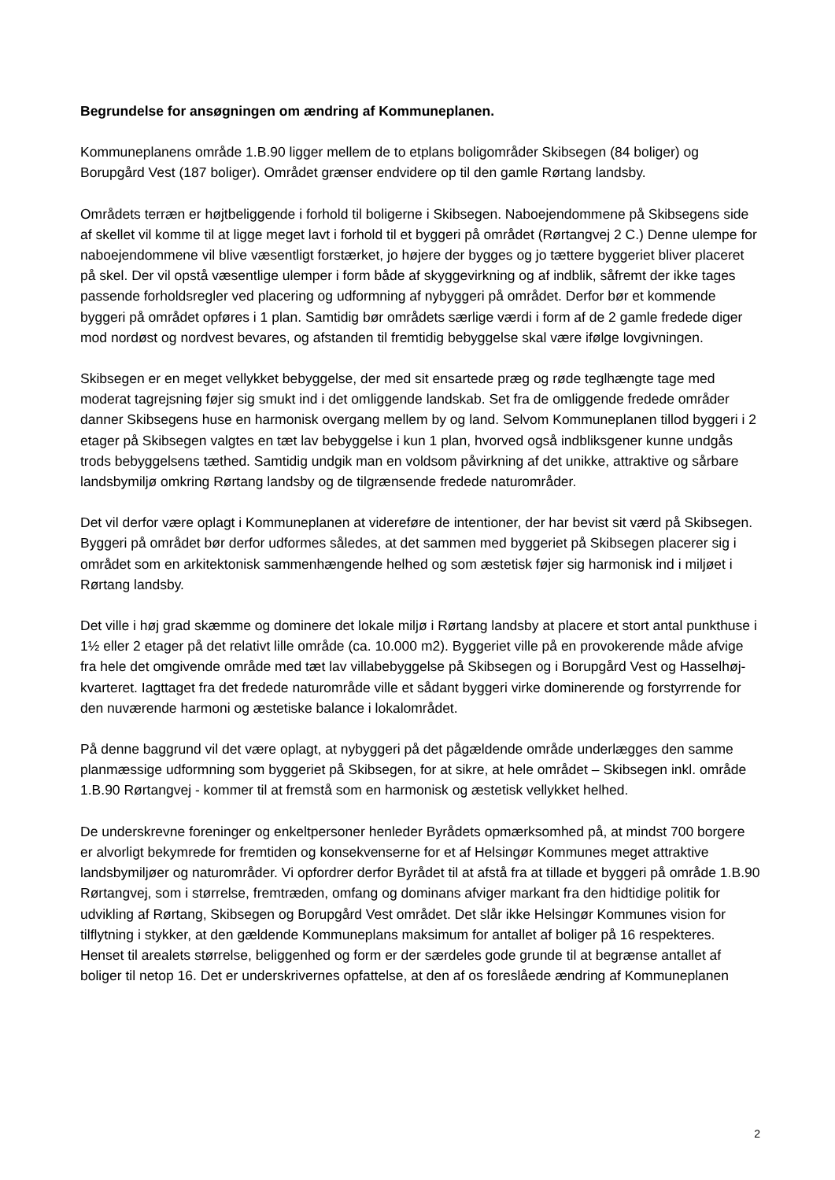Begrundelse for ansøgningen om ændring af Kommuneplanen.
Kommuneplanens område 1.B.90 ligger mellem de to etplans boligområder Skibsegen (84 boliger) og Borupgård Vest (187 boliger). Området grænser endvidere op til den gamle Rørtang landsby.
Områdets terræn er højtbeliggende i forhold til boligerne i Skibsegen. Naboejendommene på Skibsegens side af skellet vil komme til at ligge meget lavt i forhold til et byggeri på området (Rørtangvej 2 C.) Denne ulempe for naboejendommene vil blive væsentligt forstærket, jo højere der bygges og jo tættere byggeriet bliver placeret på skel. Der vil opstå væsentlige ulemper i form både af skyggevirkning og af indblik, såfremt der ikke tages passende forholdsregler ved placering og udformning af nybyggeri på området. Derfor bør et kommende byggeri på området opføres i 1 plan. Samtidig bør områdets særlige værdi i form af de 2 gamle fredede diger mod nordøst og nordvest bevares, og afstanden til fremtidig bebyggelse skal være ifølge lovgivningen.
Skibsegen er en meget vellykket bebyggelse, der med sit ensartede præg og røde teglhængte tage med moderat tagrejsning føjer sig smukt ind i det omliggende landskab. Set fra de omliggende fredede områder danner Skibsegens huse en harmonisk overgang mellem by og land. Selvom Kommuneplanen tillod byggeri i 2 etager på Skibsegen valgtes en tæt lav bebyggelse i kun 1 plan, hvorved også indbliksgener kunne undgås trods bebyggelsens tæthed. Samtidig undgik man en voldsom påvirkning af det unikke, attraktive og sårbare landsbymiljø omkring Rørtang landsby og de tilgrænsende fredede naturområder.
Det vil derfor være oplagt i Kommuneplanen at videreføre de intentioner, der har bevist sit værd på Skibsegen. Byggeri på området bør derfor udformes således, at det sammen med byggeriet på Skibsegen placerer sig i området som en arkitektonisk sammenhængende helhed og som æstetisk føjer sig harmonisk ind i miljøet i Rørtang landsby.
Det ville i høj grad skæmme og dominere det lokale miljø i Rørtang landsby at placere et stort antal punkthuse i 1½ eller 2 etager på det relativt lille område (ca. 10.000 m2). Byggeriet ville på en provokerende måde afvige fra hele det omgivende område med tæt lav villabebyggelse på Skibsegen og i Borupgård Vest og Hasselhøj-kvarteret. Iagttaget fra det fredede naturområde ville et sådant byggeri virke dominerende og forstyrrende for den nuværende harmoni og æstetiske balance i lokalområdet.
På denne baggrund vil det være oplagt, at nybyggeri på det pågældende område underlægges den samme planmæssige udformning som byggeriet på Skibsegen, for at sikre, at hele området – Skibsegen inkl. område 1.B.90 Rørtangvej - kommer til at fremstå som en harmonisk og æstetisk vellykket helhed.
De underskrevne foreninger og enkeltpersoner henleder Byrådets opmærksomhed på, at mindst 700 borgere er alvorligt bekymrede for fremtiden og konsekvenserne for et af Helsingør Kommunes meget attraktive landsbymiljøer og naturområder. Vi opfordrer derfor Byrådet til at afstå fra at tillade et byggeri på område 1.B.90 Rørtangvej, som i størrelse, fremtræden, omfang og dominans afviger markant fra den hidtidige politik for udvikling af Rørtang, Skibsegen og Borupgård Vest området. Det slår ikke Helsingør Kommunes vision for tilflytning i stykker, at den gældende Kommuneplans maksimum for antallet af boliger på 16 respekteres. Henset til arealets størrelse, beliggenhed og form er der særdeles gode grunde til at begrænse antallet af boliger til netop 16. Det er underskrivernes opfattelse, at den af os foreslåede ændring af Kommuneplanen
2